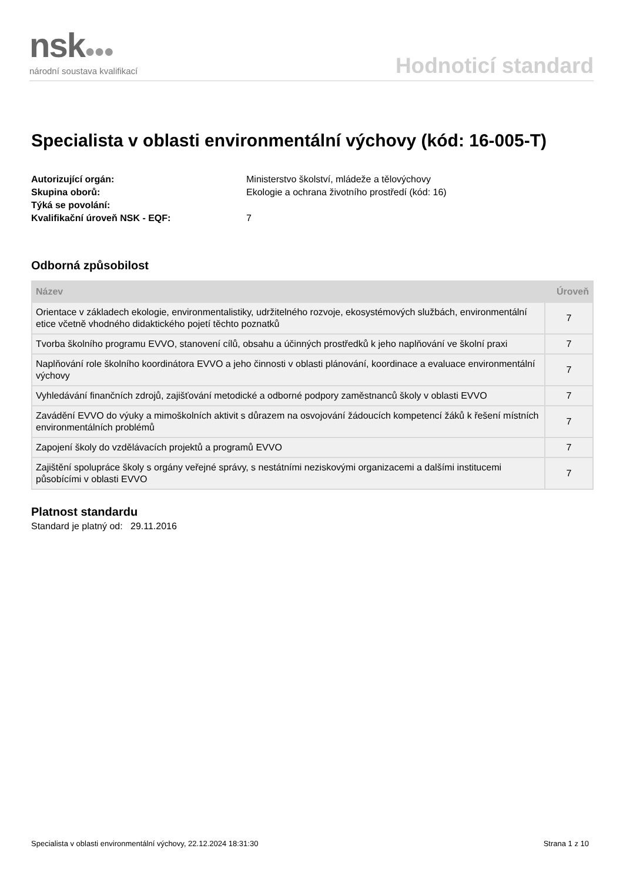nsk●●●
národní soustava kvalifikací
Hodnoticí standard
Specialista v oblasti environmentální výchovy (kód: 16-005-T)
Autorizující orgán:
Ministerstvo školství, mládeže a tělovýchovy
Skupina oborů:
Ekologie a ochrana životního prostředí (kód: 16)
Týká se povolání:
Kvalifikační úroveň NSK - EQF:
7
Odborná způsobilost
| Název | Úroveň |
| --- | --- |
| Orientace v základech ekologie, environmentalistiky, udržitelného rozvoje, ekosystémových službách, environmentální etice včetně vhodného didaktického pojetí těchto poznatků | 7 |
| Tvorba školního programu EVVO, stanovení cílů, obsahu a účinných prostředků k jeho naplňování ve školní praxi | 7 |
| Naplňování role školního koordinátora EVVO a jeho činnosti v oblasti plánování, koordinace a evaluace environmentální výchovy | 7 |
| Vyhledávání finančních zdrojů, zajišťování metodické a odborné podpory zaměstnanců školy v oblasti EVVO | 7 |
| Zavádění EVVO do výuky a mimoškolních aktivit s důrazem na osvojování žádoucích kompetencí žáků k řešení místních environmentálních problémů | 7 |
| Zapojení školy do vzdělávacích projektů a programů EVVO | 7 |
| Zajištění spolupráce školy s orgány veřejné správy, s nestátními neziskovými organizacemi a dalšími institucemi působícími v oblasti EVVO | 7 |
Platnost standardu
Standard je platný od: 29.11.2016
Specialista v oblasti environmentální výchovy, 22.12.2024 18:31:30 Strana 1 z 10